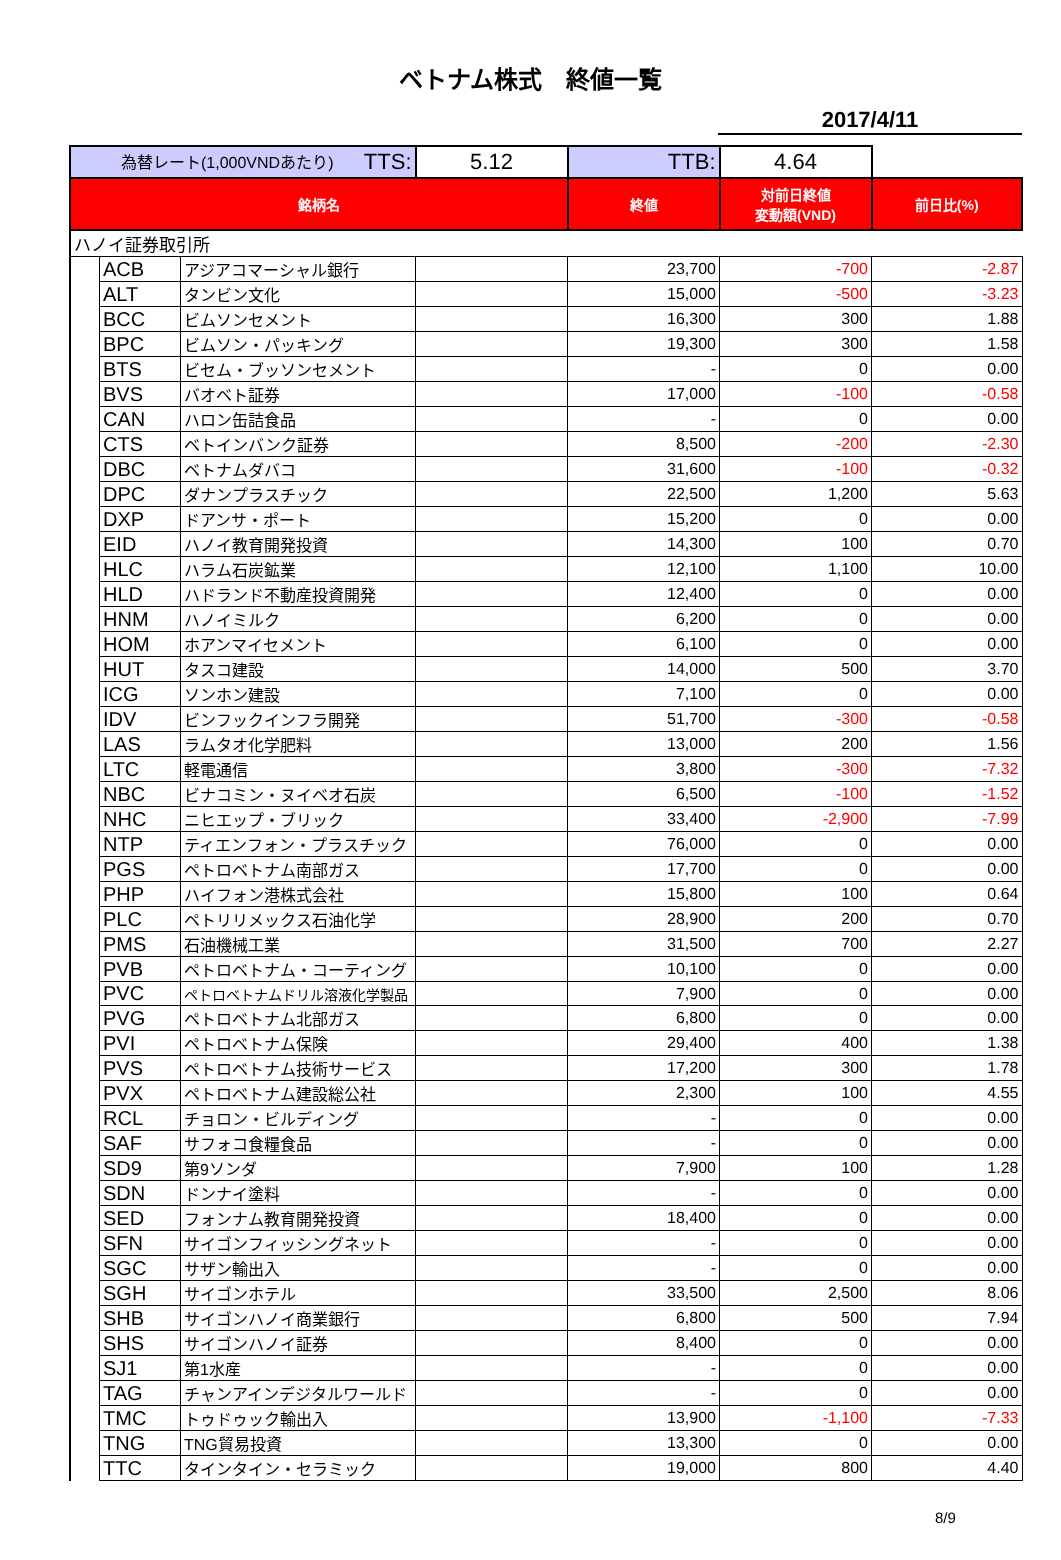ベトナム株式　終値一覧
2017/4/11
| 為替レート(1,000VNDあたり) TTS: | | | 5.12 | TTB: | 4.64 | |
| 銘柄名 | | | | 終値 | 対前日終値 変動額(VND) | 前日比(%) |
| ハノイ証券取引所 | | | | | | |
| | ACB | アジアコマーシャル銀行 | | 23,700 | -700 | -2.87 |
| | ALT | タンビン文化 | | 15,000 | -500 | -3.23 |
| | BCC | ビムソンセメント | | 16,300 | 300 | 1.88 |
| | BPC | ビムソン・パッキング | | 19,300 | 300 | 1.58 |
| | BTS | ビセム・ブッソンセメント | | - | 0 | 0.00 |
| | BVS | バオベト証券 | | 17,000 | -100 | -0.58 |
| | CAN | ハロン缶詰食品 | | - | 0 | 0.00 |
| | CTS | ベトインバンク証券 | | 8,500 | -200 | -2.30 |
| | DBC | ベトナムダバコ | | 31,600 | -100 | -0.32 |
| | DPC | ダナンプラスチック | | 22,500 | 1,200 | 5.63 |
| | DXP | ドアンサ・ポート | | 15,200 | 0 | 0.00 |
| | EID | ハノイ教育開発投資 | | 14,300 | 100 | 0.70 |
| | HLC | ハラム石炭鉱業 | | 12,100 | 1,100 | 10.00 |
| | HLD | ハドランド不動産投資開発 | | 12,400 | 0 | 0.00 |
| | HNM | ハノイミルク | | 6,200 | 0 | 0.00 |
| | HOM | ホアンマイセメント | | 6,100 | 0 | 0.00 |
| | HUT | タスコ建設 | | 14,000 | 500 | 3.70 |
| | ICG | ソンホン建設 | | 7,100 | 0 | 0.00 |
| | IDV | ビンフックインフラ開発 | | 51,700 | -300 | -0.58 |
| | LAS | ラムタオ化学肥料 | | 13,000 | 200 | 1.56 |
| | LTC | 軽電通信 | | 3,800 | -300 | -7.32 |
| | NBC | ビナコミン・ヌイベオ石炭 | | 6,500 | -100 | -1.52 |
| | NHC | ニヒエップ・ブリック | | 33,400 | -2,900 | -7.99 |
| | NTP | ティエンフォン・プラスチック | | 76,000 | 0 | 0.00 |
| | PGS | ペトロベトナム南部ガス | | 17,700 | 0 | 0.00 |
| | PHP | ハイフォン港株式会社 | | 15,800 | 100 | 0.64 |
| | PLC | ペトリリメックス石油化学 | | 28,900 | 200 | 0.70 |
| | PMS | 石油機械工業 | | 31,500 | 700 | 2.27 |
| | PVB | ペトロベトナム・コーティング | | 10,100 | 0 | 0.00 |
| | PVC | ペトロベトナムドリル溶液化学製品 | | 7,900 | 0 | 0.00 |
| | PVG | ペトロベトナム北部ガス | | 6,800 | 0 | 0.00 |
| | PVI | ペトロベトナム保険 | | 29,400 | 400 | 1.38 |
| | PVS | ペトロベトナム技術サービス | | 17,200 | 300 | 1.78 |
| | PVX | ペトロベトナム建設総公社 | | 2,300 | 100 | 4.55 |
| | RCL | チョロン・ビルディング | | - | 0 | 0.00 |
| | SAF | サフォコ食糧食品 | | - | 0 | 0.00 |
| | SD9 | 第9ソンダ | | 7,900 | 100 | 1.28 |
| | SDN | ドンナイ塗料 | | - | 0 | 0.00 |
| | SED | フォンナム教育開発投資 | | 18,400 | 0 | 0.00 |
| | SFN | サイゴンフィッシングネット | | - | 0 | 0.00 |
| | SGC | サザン輸出入 | | - | 0 | 0.00 |
| | SGH | サイゴンホテル | | 33,500 | 2,500 | 8.06 |
| | SHB | サイゴンハノイ商業銀行 | | 6,800 | 500 | 7.94 |
| | SHS | サイゴンハノイ証券 | | 8,400 | 0 | 0.00 |
| | SJ1 | 第1水産 | | - | 0 | 0.00 |
| | TAG | チャンアインデジタルワールド | | - | 0 | 0.00 |
| | TMC | トゥドゥック輸出入 | | 13,900 | -1,100 | -7.33 |
| | TNG | TNG貿易投資 | | 13,300 | 0 | 0.00 |
| | TTC | タインタイン・セラミック | | 19,000 | 800 | 4.40 |
8/9